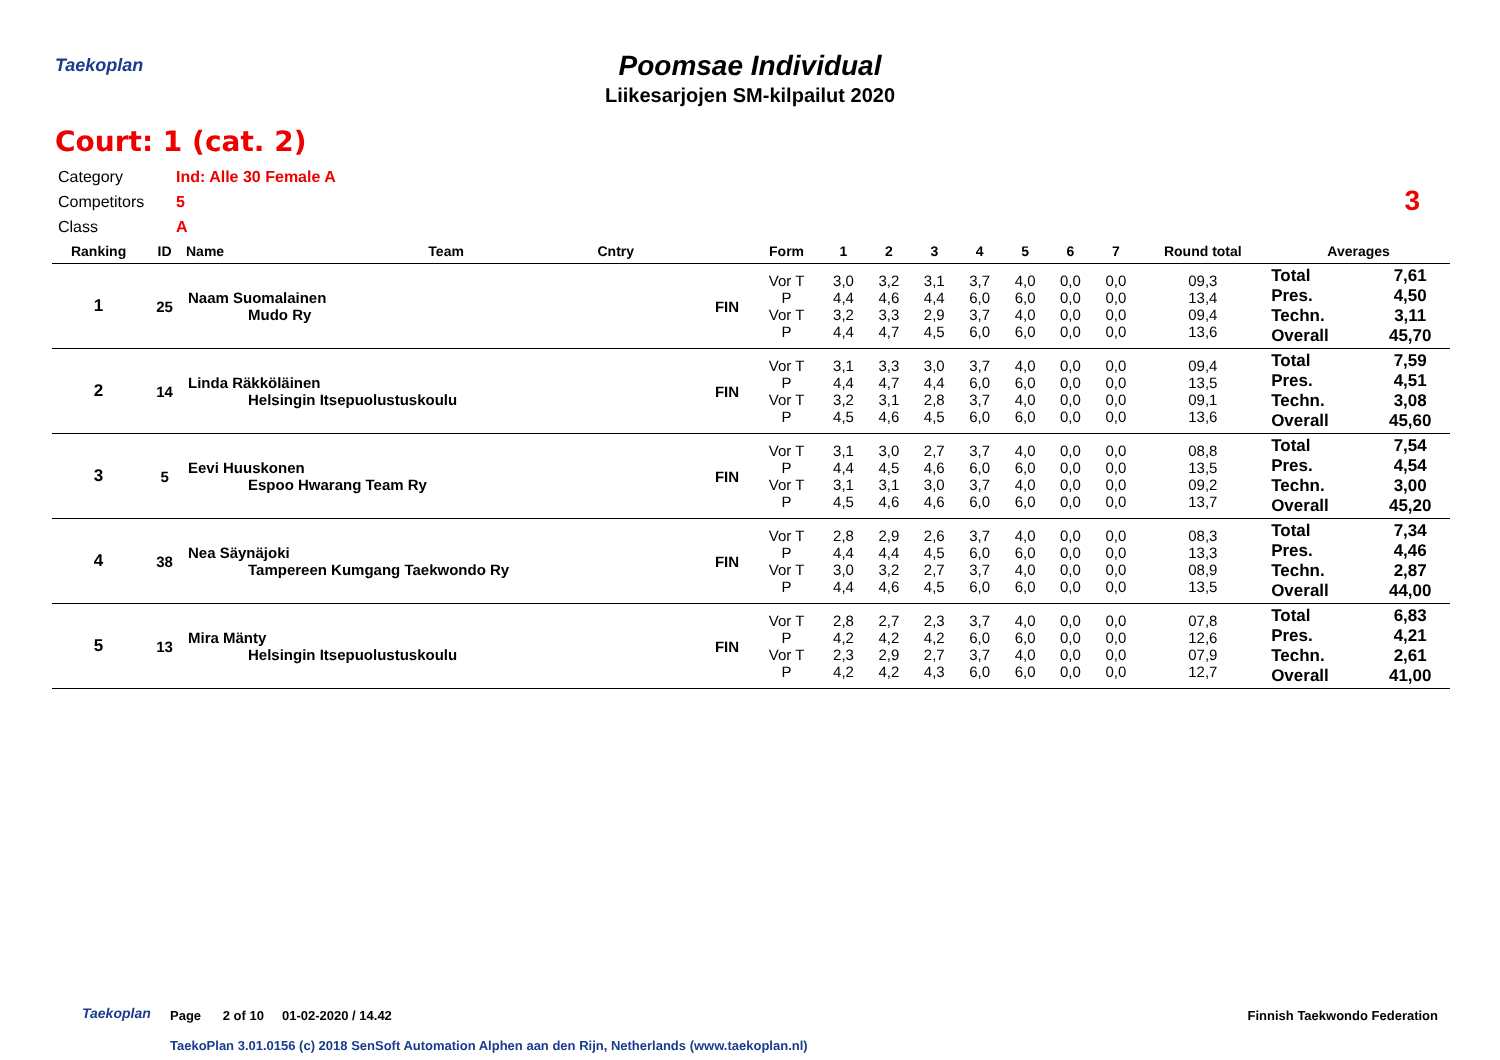Taekoplan
Poomsae Individual
Liikesarjojen SM-kilpailut 2020
Court: 1 (cat. 2)
Category Ind: Alle 30 Female A
Competitors 5
Class A
3
| Ranking | ID | Name | Team | Cntry | | Form | 1 | 2 | 3 | 4 | 5 | 6 | 7 | Round total | Averages | |
| --- | --- | --- | --- | --- | --- | --- | --- | --- | --- | --- | --- | --- | --- | --- | --- | --- |
| 1 | 25 | Naam Suomalainen Mudo Ry | | | FIN | Vor T P Vor T P | 3,0 4,4 3,2 4,4 | 3,2 4,6 3,3 4,7 | 3,1 4,4 2,9 4,5 | 3,7 6,0 3,7 6,0 | 4,0 6,0 4,0 6,0 | 0,0 0,0 0,0 0,0 | 0,0 0,0 0,0 0,0 | 09,3 13,4 09,4 13,6 | Total Pres. Techn. Overall | 7,61 4,50 3,11 45,70 |
| 2 | 14 | Linda Räkköläinen Helsingin Itsepuolustuskoulu | | | FIN | Vor T P Vor T P | 3,1 4,4 3,2 4,5 | 3,3 4,7 3,1 4,6 | 3,0 4,4 2,8 4,5 | 3,7 6,0 3,7 6,0 | 4,0 6,0 4,0 6,0 | 0,0 0,0 0,0 0,0 | 0,0 0,0 0,0 0,0 | 09,4 13,5 09,1 13,6 | Total Pres. Techn. Overall | 7,59 4,51 3,08 45,60 |
| 3 | 5 | Eevi Huuskonen Espoo Hwarang Team Ry | | | FIN | Vor T P Vor T P | 3,1 4,4 3,1 4,5 | 3,0 4,5 3,1 4,6 | 2,7 4,6 3,0 4,6 | 3,7 6,0 3,7 6,0 | 4,0 6,0 4,0 6,0 | 0,0 0,0 0,0 0,0 | 0,0 0,0 0,0 0,0 | 08,8 13,5 09,2 13,7 | Total Pres. Techn. Overall | 7,54 4,54 3,00 45,20 |
| 4 | 38 | Nea Säynäjoki Tampereen Kumgang Taekwondo Ry | | | FIN | Vor T P Vor T P | 2,8 4,4 3,0 4,4 | 2,9 4,4 3,2 4,6 | 2,6 4,5 2,7 4,5 | 3,7 6,0 3,7 6,0 | 4,0 6,0 4,0 6,0 | 0,0 0,0 0,0 0,0 | 0,0 0,0 0,0 0,0 | 08,3 13,3 08,9 13,5 | Total Pres. Techn. Overall | 7,34 4,46 2,87 44,00 |
| 5 | 13 | Mira Mänty Helsingin Itsepuolustuskoulu | | | FIN | Vor T P Vor T P | 2,8 4,2 2,3 4,2 | 2,7 4,2 2,9 4,2 | 2,3 4,2 2,7 4,3 | 3,7 6,0 3,7 6,0 | 4,0 6,0 4,0 6,0 | 0,0 0,0 0,0 0,0 | 0,0 0,0 0,0 0,0 | 07,8 12,6 07,9 12,7 | Total Pres. Techn. Overall | 6,83 4,21 2,61 41,00 |
Taekoplan
Page 2 of 10 01-02-2020 / 14.42
Finnish Taekwondo Federation
TaekoPlan 3.01.0156 (c) 2018 SenSoft Automation Alphen aan den Rijn, Netherlands (www.taekoplan.nl)